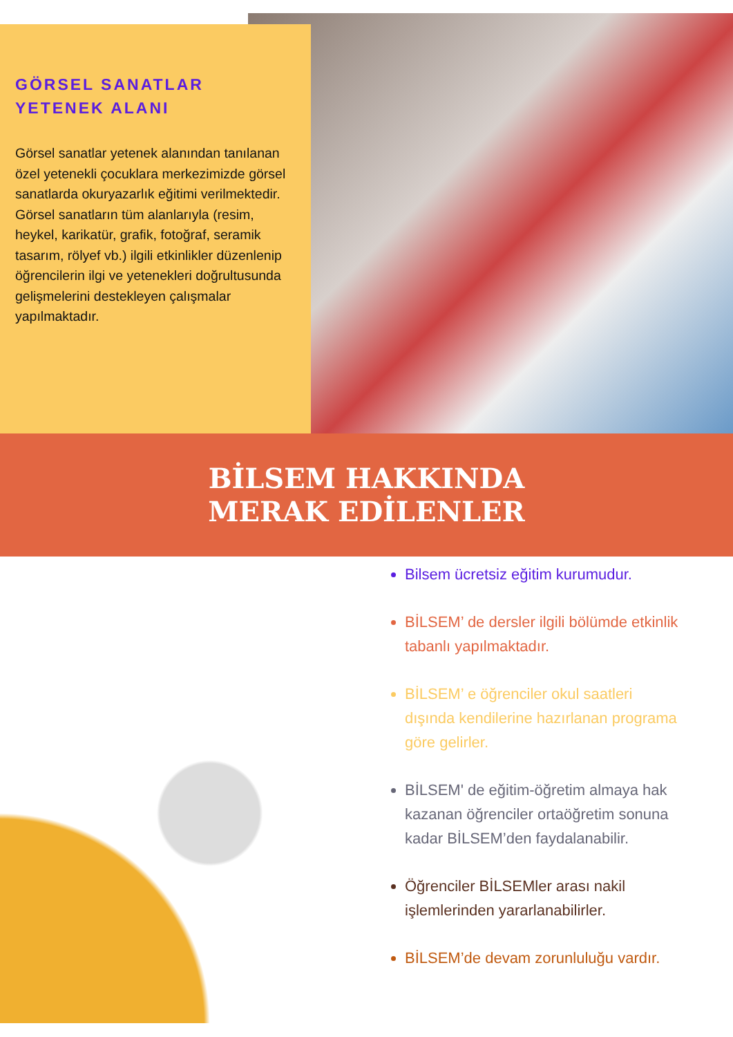GÖRSEL SANATLAR
YETENEK ALANI
Görsel sanatlar yetenek alanından tanılanan özel yetenekli çocuklara merkezimizde görsel sanatlarda okuryazarlık eğitimi verilmektedir. Görsel sanatların tüm alanlarıyla (resim, heykel, karikatür, grafik, fotoğraf, seramik tasarım, rölyef vb.) ilgili etkinlikler düzenlenip öğrencilerin ilgi ve yetenekleri doğrultusunda gelişmelerini destekleyen çalışmalar yapılmaktadır.
BİLSEM HAKKINDA
MERAK EDİLENLER
Bilsem ücretsiz eğitim kurumudur.
BİLSEM’ de dersler ilgili bölümde etkinlik tabanlı yapılmaktadır.
BİLSEM’ e öğrenciler okul saatleri dışında kendilerine hazırlanan programa göre gelirler.
BİLSEM' de eğitim-öğretim almaya hak kazanan öğrenciler ortaöğretim sonuna kadar BİLSEM’den faydalanabilir.
Öğrenciler BİLSEMler arası nakil işlemlerinden yararlanabilirler.
BİLSEM’de devam zorunluluğu vardır.